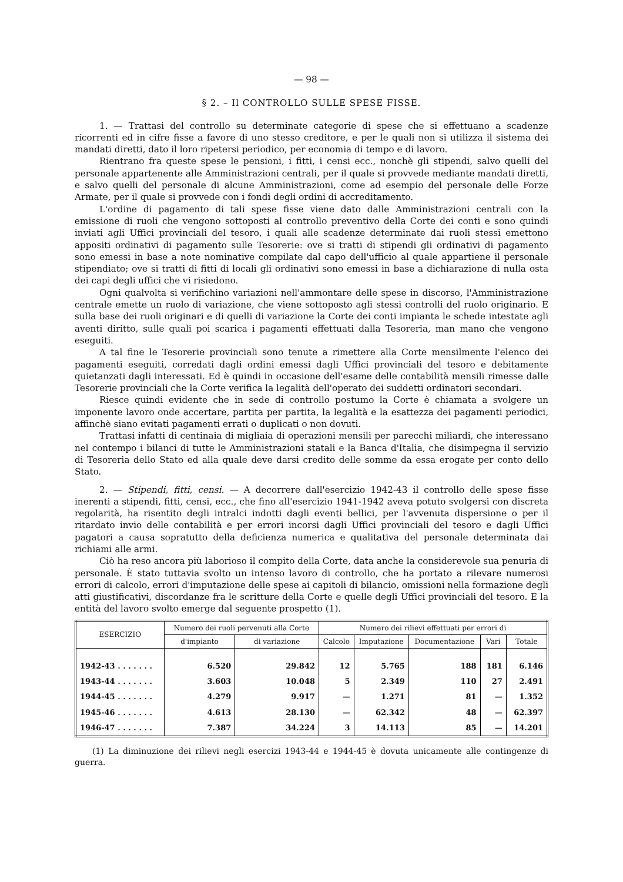— 98 —
§ 2. – Il CONTROLLO SULLE SPESE FISSE.
1. — Trattasi del controllo su determinate categorie di spese che si effettuano a scadenze ricorrenti ed in cifre fisse a favore di uno stesso creditore, e per le quali non si utilizza il sistema dei mandati diretti, dato il loro ripetersi periodico, per economia di tempo e di lavoro.
Rientrano fra queste spese le pensioni, i fitti, i censi ecc., nonchè gli stipendi, salvo quelli del personale appartenente alle Amministrazioni centrali, per il quale si provvede mediante mandati diretti, e salvo quelli del personale di alcune Amministrazioni, come ad esempio del personale delle Forze Armate, per il quale si provvede con i fondi degli ordini di accreditamento.
L'ordine di pagamento di tali spese fisse viene dato dalle Amministrazioni centrali con la emissione di ruoli che vengono sottoposti al controllo preventivo della Corte dei conti e sono quindi inviati agli Uffici provinciali del tesoro, i quali alle scadenze determinate dai ruoli stessi emettono appositi ordinativi di pagamento sulle Tesorerie: ove si tratti di stipendi gli ordinativi di pagamento sono emessi in base a note nominative compilate dal capo dell'ufficio al quale appartiene il personale stipendiato; ove si tratti di fitti di locali gli ordinativi sono emessi in base a dichiarazione di nulla osta dei capi degli uffici che vi risiedono.
Ogni qualvolta si verifichino variazioni nell'ammontare delle spese in discorso, l'Amministrazione centrale emette un ruolo di variazione, che viene sottoposto agli stessi controlli del ruolo originario. E sulla base dei ruoli originari e di quelli di variazione la Corte dei conti impianta le schede intestate agli aventi diritto, sulle quali poi scarica i pagamenti effettuati dalla Tesoreria, man mano che vengono eseguiti.
A tal fine le Tesorerie provinciali sono tenute a rimettere alla Corte mensilmente l'elenco dei pagamenti eseguiti, corredati dagli ordini emessi dagli Uffici provinciali del tesoro e debitamente quietanzati dagli interessati. Ed è quindi in occasione dell'esame delle contabilità mensili rimesse dalle Tesorerie provinciali che la Corte verifica la legalità dell'operato dei suddetti ordinatori secondari.
Riesce quindi evidente che in sede di controllo postumo la Corte è chiamata a svolgere un imponente lavoro onde accertare, partita per partita, la legalità e la esattezza dei pagamenti periodici, affinchè siano evitati pagamenti errati o duplicati o non dovuti.
Trattasi infatti di centinaia di migliaia di operazioni mensili per parecchi miliardi, che interessano nel contempo i bilanci di tutte le Amministrazioni statali e la Banca d'Italia, che disimpegna il servizio di Tesoreria dello Stato ed alla quale deve darsi credito delle somme da essa erogate per conto dello Stato.
2. — Stipendi, fitti, censi. — A decorrere dall'esercizio 1942-43 il controllo delle spese fisse inerenti a stipendi, fitti, censi, ecc., che fino all'esercizio 1941-1942 aveva potuto svolgersi con discreta regolarità, ha risentito degli intralci indotti dagli eventi bellici, per l'avvenuta dispersione o per il ritardato invio delle contabilità e per errori incorsi dagli Uffici provinciali del tesoro e dagli Uffici pagatori a causa sopratutto della deficienza numerica e qualitativa del personale determinata dai richiami alle armi.
Ciò ha reso ancora più laborioso il compito della Corte, data anche la considerevole sua penuria di personale. È stato tuttavia svolto un intenso lavoro di controllo, che ha portato a rilevare numerosi errori di calcolo, errori d'imputazione delle spese ai capitoli di bilancio, omissioni nella formazione degli atti giustificativi, discordanze fra le scritture della Corte e quelle degli Uffici provinciali del tesoro. E la entità del lavoro svolto emerge dal seguente prospetto (1).
| ESERCIZIO | Numero dei ruoli pervenuti alla Corte | | Numero dei rilievi effettuati per errori di | | | | |
| --- | --- | --- | --- | --- | --- | --- | --- |
| | d'impianto | di variazione | Calcolo | Imputazione | Documentazione | Vari | Totale |
| 1942-43 . . . . . . . | 6.520 | 29.842 | 12 | 5.765 | 188 | 181 | 6.146 |
| 1943-44 . . . . . . . | 3.603 | 10.048 | 5 | 2.349 | 110 | 27 | 2.491 |
| 1944-45 . . . . . . . | 4.279 | 9.917 | — | 1.271 | 81 | — | 1.352 |
| 1945-46 . . . . . . . | 4.613 | 28.130 | — | 62.342 | 48 | — | 62.397 |
| 1946-47 . . . . . . . | 7.387 | 34.224 | 3 | 14.113 | 85 | — | 14.201 |
(1) La diminuzione dei rilievi negli esercizi 1943-44 e 1944-45 è dovuta unicamente alle contingenze di guerra.